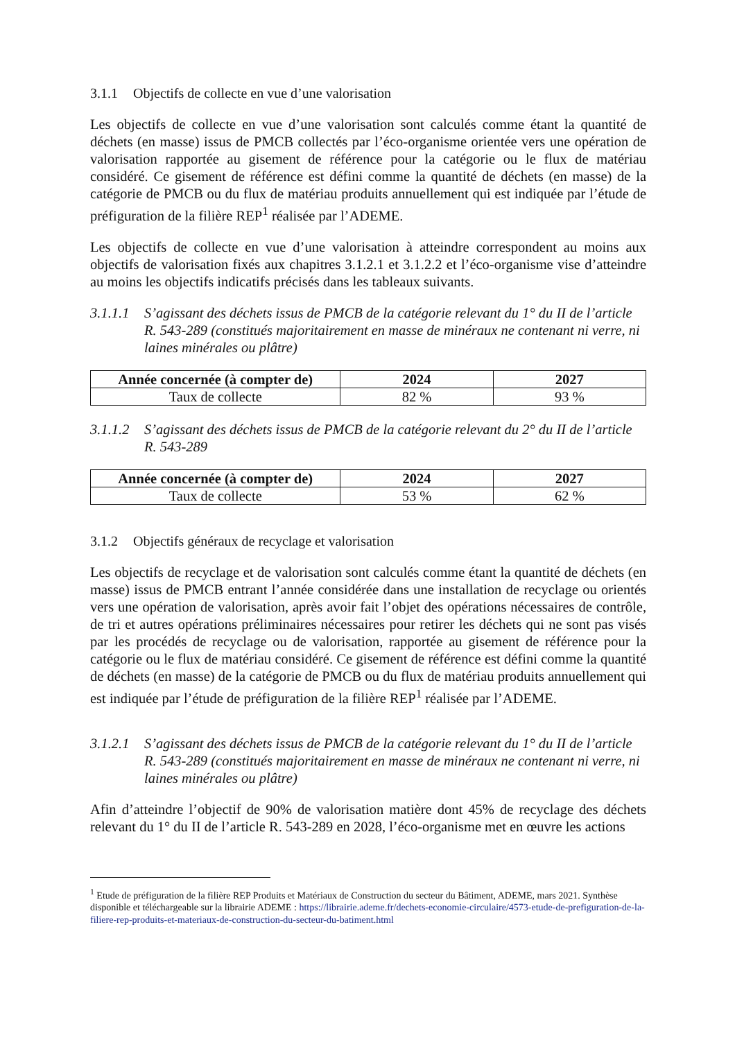3.1.1 Objectifs de collecte en vue d’une valorisation
Les objectifs de collecte en vue d’une valorisation sont calculés comme étant la quantité de déchets (en masse) issus de PMCB collectés par l’éco-organisme orientée vers une opération de valorisation rapportée au gisement de référence pour la catégorie ou le flux de matériau considéré. Ce gisement de référence est défini comme la quantité de déchets (en masse) de la catégorie de PMCB ou du flux de matériau produits annuellement qui est indiquée par l’étude de préfiguration de la filière REP<sup>1</sup> réalisée par l’ADEME.
Les objectifs de collecte en vue d’une valorisation à atteindre correspondent au moins aux objectifs de valorisation fixés aux chapitres 3.1.2.1 et 3.1.2.2 et l’éco-organisme vise d’atteindre au moins les objectifs indicatifs précisés dans les tableaux suivants.
3.1.1.1
S’agissant des déchets issus de PMCB de la catégorie relevant du 1° du II de l’article R. 543-289 (constitués majoritairement en masse de minéraux ne contenant ni verre, ni laines minérales ou plâtre)
| Année concernée (à compter de) | 2024 | 2027 |
| --- | --- | --- |
| Taux de collecte | 82 % | 93 % |
3.1.1.2
S’agissant des déchets issus de PMCB de la catégorie relevant du 2° du II de l’article R. 543-289
| Année concernée (à compter de) | 2024 | 2027 |
| --- | --- | --- |
| Taux de collecte | 53 % | 62 % |
3.1.2 Objectifs généraux de recyclage et valorisation
Les objectifs de recyclage et de valorisation sont calculés comme étant la quantité de déchets (en masse) issus de PMCB entrant l’année considérée dans une installation de recyclage ou orientés vers une opération de valorisation, après avoir fait l’objet des opérations nécessaires de contrôle, de tri et autres opérations préliminaires nécessaires pour retirer les déchets qui ne sont pas visés par les procédés de recyclage ou de valorisation, rapportée au gisement de référence pour la catégorie ou le flux de matériau considéré. Ce gisement de référence est défini comme la quantité de déchets (en masse) de la catégorie de PMCB ou du flux de matériau produits annuellement qui est indiquée par l’étude de préfiguration de la filière REP<sup>1</sup> réalisée par l’ADEME.
3.1.2.1
S’agissant des déchets issus de PMCB de la catégorie relevant du 1° du II de l’article R. 543-289 (constitués majoritairement en masse de minéraux ne contenant ni verre, ni laines minérales ou plâtre)
Afin d’atteindre l’objectif de 90% de valorisation matière dont 45% de recyclage des déchets relevant du 1° du II de l’article R. 543-289 en 2028, l’éco-organisme met en œuvre les actions
<sup>1</sup> Etude de préfiguration de la filière REP Produits et Matériaux de Construction du secteur du Bâtiment, ADEME, mars 2021. Synthèse disponible et téléchargeable sur la librairie ADEME : https://librairie.ademe.fr/dechets-economie-circulaire/4573-etude-de-prefiguration-de-la-filiere-rep-produits-et-materiaux-de-construction-du-secteur-du-batiment.html